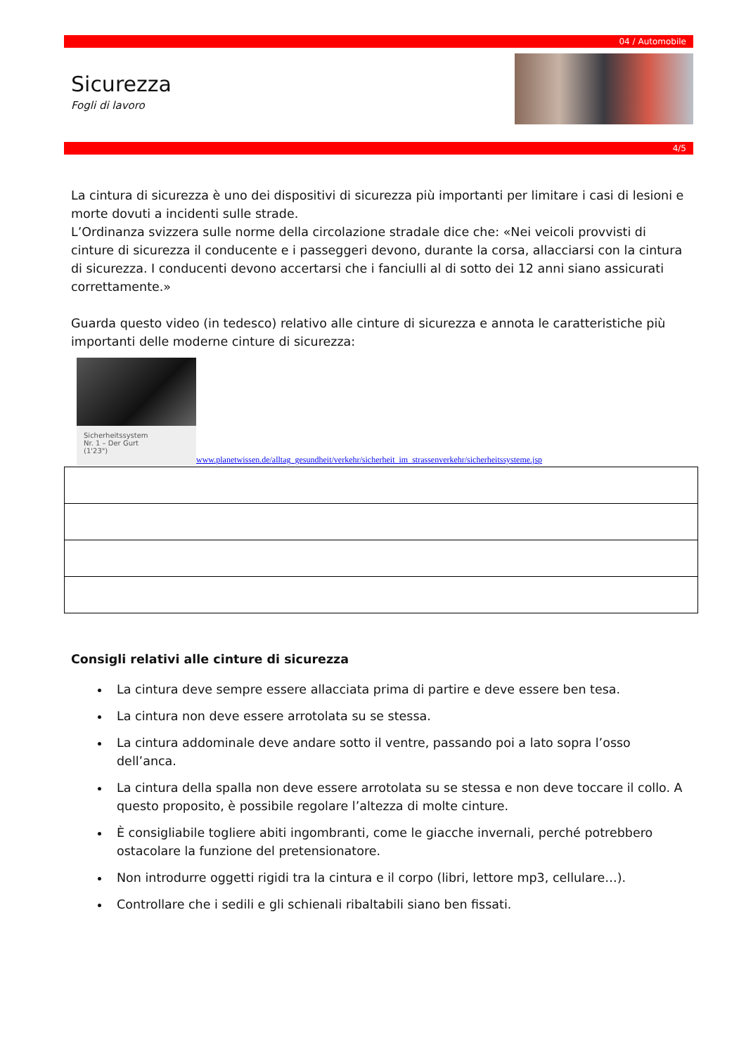04 / Automobile
Sicurezza
Fogli di lavoro
4/5
La cintura di sicurezza è uno dei dispositivi di sicurezza più importanti per limitare i casi di lesioni e morte dovuti a incidenti sulle strade.
L’Ordinanza svizzera sulle norme della circolazione stradale dice che: «Nei veicoli provvisti di cinture di sicurezza il conducente e i passeggeri devono, durante la corsa, allacciarsi con la cintura di sicurezza. I conducenti devono accertarsi che i fanciulli al di sotto dei 12 anni siano assicurati correttamente.»
Guarda questo video (in tedesco) relativo alle cinture di sicurezza e annota le caratteristiche più importanti delle moderne cinture di sicurezza:
Sicherheitssystem
Nr. 1 – Der Gurt
(1'23")
www.planetwissen.de/alltag_gesundheit/verkehr/sicherheit_im_strassenverkehr/sicherheitssysteme.jsp
Consigli relativi alle cinture di sicurezza
La cintura deve sempre essere allacciata prima di partire e deve essere ben tesa.
La cintura non deve essere arrotolata su se stessa.
La cintura addominale deve andare sotto il ventre, passando poi a lato sopra l’osso dell’anca.
La cintura della spalla non deve essere arrotolata su se stessa e non deve toccare il collo. A questo proposito, è possibile regolare l’altezza di molte cinture.
È consigliabile togliere abiti ingombranti, come le giacche invernali, perché potrebbero ostacolare la funzione del pretensionatore.
Non introdurre oggetti rigidi tra la cintura e il corpo (libri, lettore mp3, cellulare…).
Controllare che i sedili e gli schienali ribaltabili siano ben fissati.